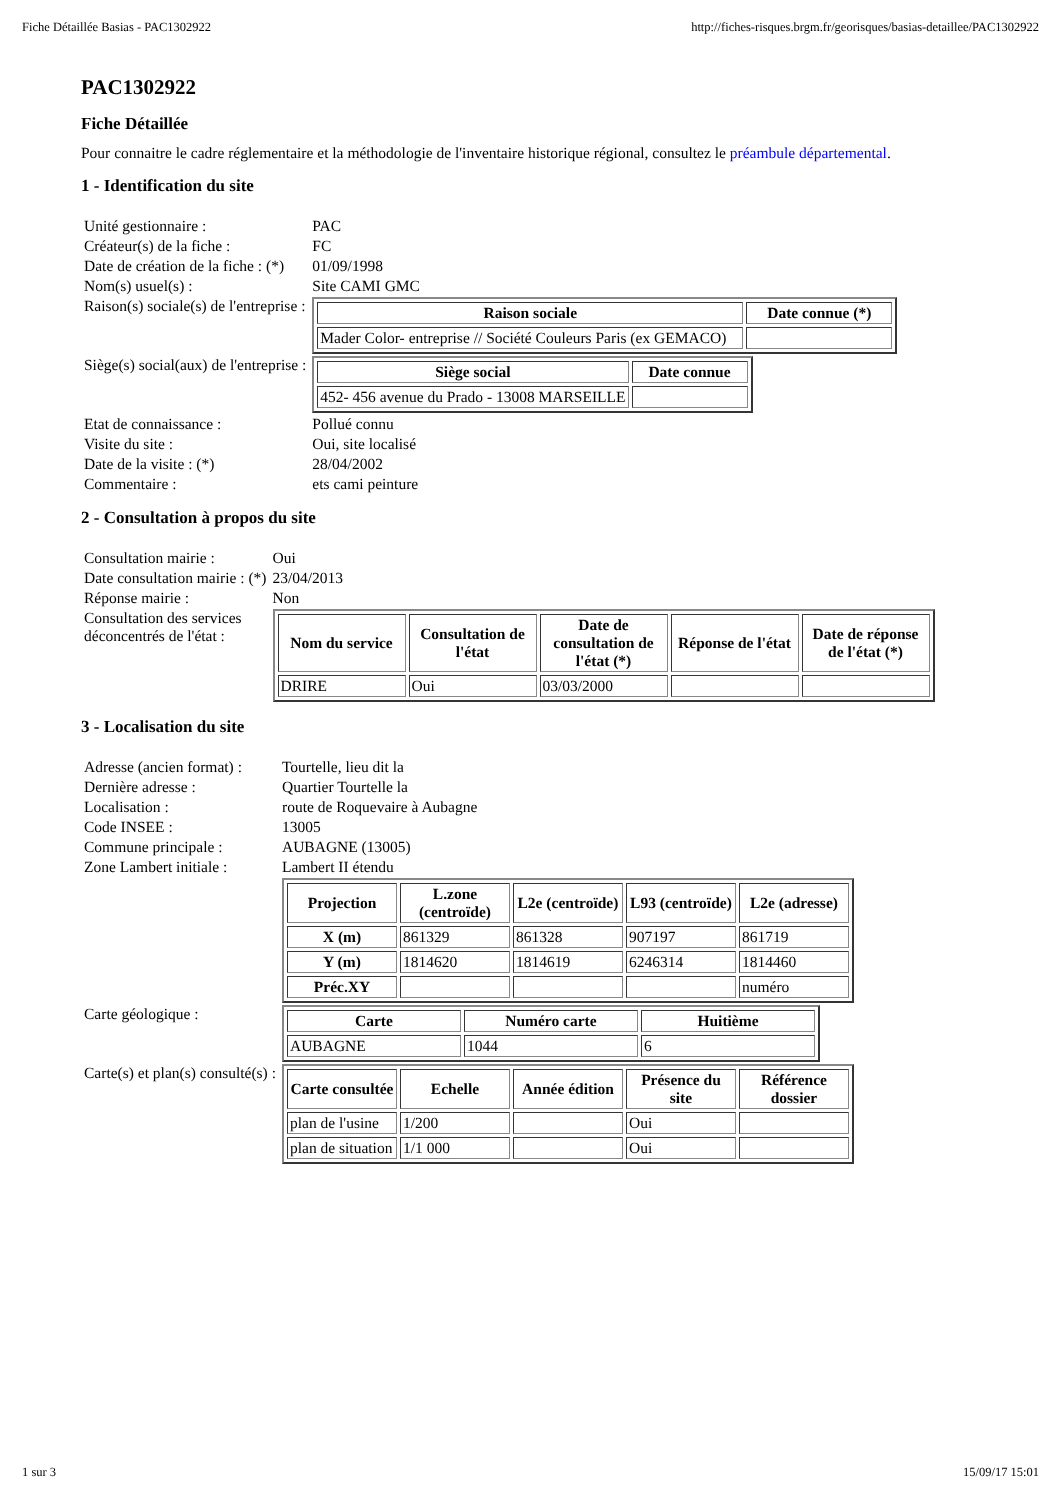Fiche Détaillée Basias - PAC1302922 http://fiches-risques.brgm.fr/georisques/basias-detaillee/PAC1302922
PAC1302922
Fiche Détaillée
Pour connaitre le cadre réglementaire et la méthodologie de l'inventaire historique régional, consultez le préambule départemental.
1 - Identification du site
| Unité gestionnaire : | PAC |
| Créateur(s) de la fiche : | FC |
| Date de création de la fiche : (*) | 01/09/1998 |
| Nom(s) usuel(s) : | Site CAMI GMC |
| Raison(s) sociale(s) de l'entreprise : | / Raison sociale / Date connue (*) / / --- / --- / / Mader Color- entreprise // Société Couleurs Paris (ex GEMACO) / / |
| Siège(s) social(aux) de l'entreprise : | / Siège social / Date connue / / --- / --- / / 452- 456 avenue du Prado - 13008 MARSEILLE / / |
| Etat de connaissance : | Pollué connu |
| Visite du site : | Oui, site localisé |
| Date de la visite : (*) | 28/04/2002 |
| Commentaire : | ets cami peinture |
2 - Consultation à propos du site
| Consultation mairie : | Oui |
| Date consultation mairie : (*) | 23/04/2013 |
| Réponse mairie : | Non |
| Consultation des services déconcentrés de l'état : | / Nom du service / Consultation de l'état / Date de consultation de l'état (*) / Réponse de l'état / Date de réponse de l'état (*) / / --- / --- / --- / --- / --- / / DRIRE / Oui / 03/03/2000 / / / |
3 - Localisation du site
| Adresse (ancien format) : | Tourtelle, lieu dit la |
| Dernière adresse : | Quartier Tourtelle la |
| Localisation : | route de Roquevaire à Aubagne |
| Code INSEE : | 13005 |
| Commune principale : | AUBAGNE (13005) |
| Zone Lambert initiale : | Lambert II étendu |
| | / Projection / L.zone (centroïde) / L2e (centroïde) / L93 (centroïde) / L2e (adresse) / / --- / --- / --- / --- / --- / / X (m) / 861329 / 861328 / 907197 / 861719 / / Y (m) / 1814620 / 1814619 / 6246314 / 1814460 / / Préc.XY / / / / numéro / |
| Carte géologique : | / Carte / Numéro carte / Huitième / / --- / --- / --- / / AUBAGNE / 1044 / 6 / |
| Carte(s) et plan(s) consulté(s) : | / Carte consultée / Echelle / Année édition / Présence du site / Référence dossier / / --- / --- / --- / --- / --- / / plan de l'usine / 1/200 / / Oui / / / plan de situation / 1/1 000 / / Oui / / |
1 sur 3 15/09/17 15:01